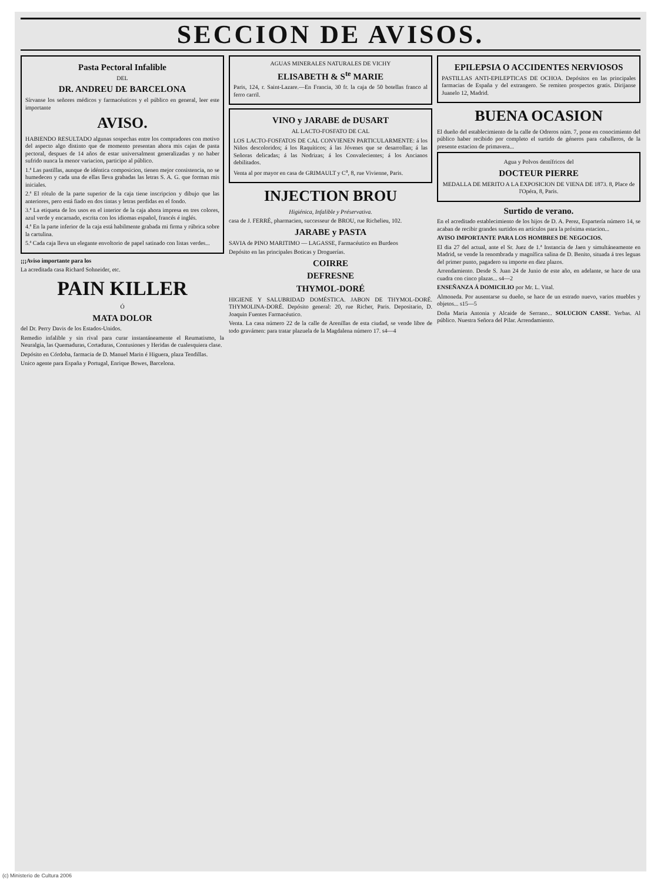SECCION DE AVISOS.
Pasta Pectoral Infalible
DEL
DR. ANDREU DE BARCELONA
Sírvanse los señores médicos y farmacéuticos y el público en general, leer este importante
AVISO.
HABIENDO RESULTADO algunas sospechas entre los compradores con motivo del aspecto algo distinto que de momento presentan ahora mis cajas de pasta pectoral, despues de 14 años de estar universalment generalizadas y no haber sufrido nunca la menor variacion, participo al público.
1.ª Las pastillas, aunque de idéntica composicion, tienen mejor consistencia, no se humedecen y cada una de ellas lleva grabadas las letras S. A. G. que forman mis iniciales.
2.ª El rótulo de la parte superior de la caja tiene inscripcion y dibujo que las anteriores, pero está fiado en dos tintas y letras perdidas en el fondo.
3.ª La etiqueta de los usos en el interior de la caja ahora impresa en tres colores, azul verde y encarnado, escrita con los idiomas español, francés é inglés.
4.ª En la parte inferior de la caja está habilmente grabada mi firma y rúbrica sobre la cartulina.
5.ª Cada caja lleva un elegante envoltorio de papel satinado con listas verdes...
¡¡¡Aviso importante para los
La acreditada casa Richard Sohneider, etc.
PAIN KILLER
Ó
MATA DOLOR
del Dr. Perry Davis de los Estados-Unidos.
Remedio infalible y sin rival para curar instantáneamente el Reumatismo, la Neuralgia, las Quemaduras, Cortaduras, Contusiones y Heridas de cualesquiera clase.
Depósito en Córdoba, farmacia de D. Manuel Marin é Higuera, plaza Tendillas.
Unico agente para España y Portugal, Enrique Bowes, Barcelona.
AGUAS MINERALES NATURALES DE VICHY
ELISABETH & S<sup>te</sup> MARIE
Paris, 124, r. Saint-Lazare.—En Francia, 30 fr. la caja de 50 botellas franco al ferro carril.
VINO y JARABE de DUSART
AL LACTO-FOSFATO DE CAL
LOS LACTO-FOSFATOS DE CAL CONVIENEN PARTICULARMENTE: á los Niños descoloridos; á los Raquíticos; á las Jóvenes que se desarrollan; á las Señoras delicadas; á las Nodrizas; á los Convalecientes; á los Ancianos debilitados.
Venta al por mayor en casa de GRIMAULT y C<sup>a</sup>, 8, rue Vivienne, Paris.
INJECTION BROU
Higiénica, Infalible y Préservativa.
casa de J. FERRÉ, pharmacien, successeur de BROU, rue Richelieu, 102.
JARABE y PASTA
SAVIA de PINO MARITIMO — LAGASSE, Farmacéutico en Burdeos
Depósito en las principales Boticas y Droguerías.
COIRRE
DEFRESNE
THYMOL-DORÉ
HIGIENE Y SALUBRIDAD DOMÉSTICA. JABON DE THYMOL-DORÉ. THYMOLINA-DORÉ. Depósito general: 20, rue Richer, Paris. Depositario, D. Joaquin Fuentes Farmacéutico.
Venta. La casa número 22 de la calle de Arenillas de esta ciudad, se vende libre de todo gravámen: para tratar plazuela de la Magdalena número 17. s4—4
EPILEPSIA O ACCIDENTES NERVIOSOS
PASTILLAS ANTI-EPILEPTICAS DE OCHOA. Depósitos en las principales farmacias de España y del extrangero. Se remiten prospectos gratis. Dirijanse Juanelo 12, Madrid.
BUENA OCASION
El dueño del establecimiento de la calle de Odreros núm. 7, pone en conocimiento del público haber recibido por completo el surtido de géneros para caballeros, de la presente estacion de primavera...
Agua y Polvos dentífricos del
DOCTEUR PIERRE
MEDALLA DE MERITO A LA EXPOSICION DE VIENA DE 1873. 8, Place de l'Opéra, 8, Paris.
Surtido de verano.
En el acreditado establecimiento de los hijos de D. A. Perez, Espartería número 14, se acaban de recibir grandes surtidos en artículos para la próxima estacion...
AVISO IMPORTANTE PARA LOS HOMBRES DE NEGOCIOS.
El dia 27 del actual, ante el Sr. Juez de 1.ª Instancia de Jaen y simultáneamente en Madrid, se vende la renombrada y magnífica salina de D. Benito, situada á tres leguas del primer punto, pagadero su importe en diez plazos.
Arrendamiento. Desde S. Juan 24 de Junio de este año, en adelante, se hace de una cuadra con cinco plazas... s4—2
ENSEÑANZA Á DOMICILIO por Mr. L. Vital.
Almoneda. Por ausentarse su dueño, se hace de un estrado nuevo, varios muebles y objetos... s15—5
Doña Maria Antonia y Alcaide de Serrano... SOLUCION CASSE. Yerbas. Al público. Nuestra Señora del Pilar. Arrendamiento.
(c) Ministerio de Cultura 2006